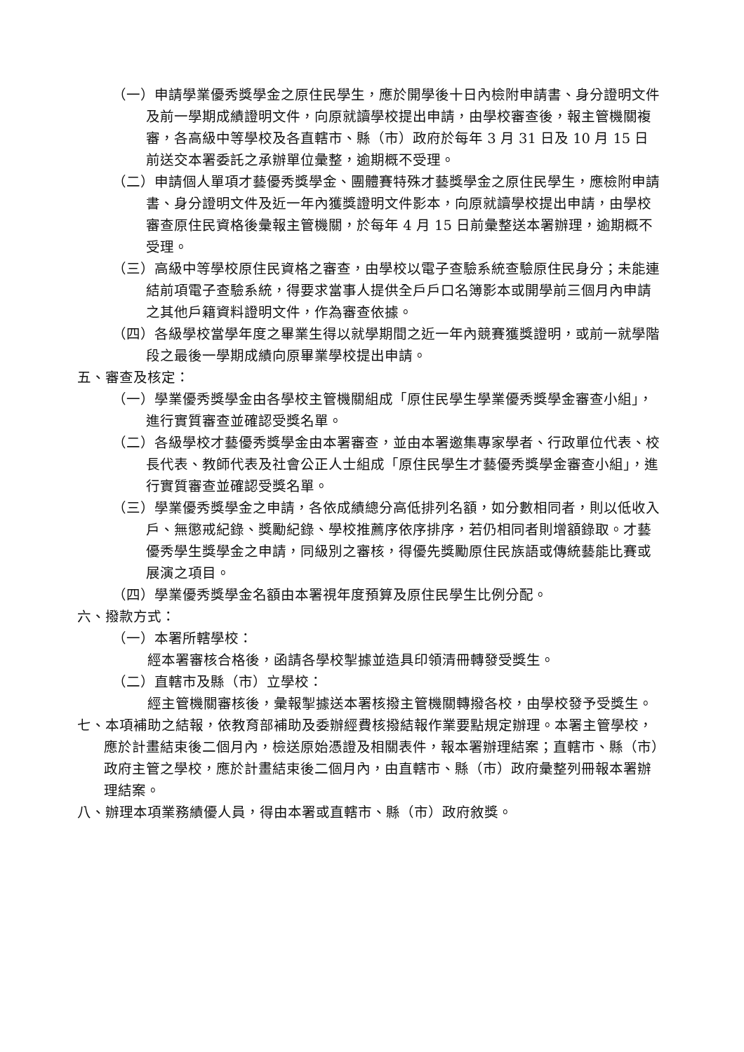（一）申請學業優秀獎學金之原住民學生，應於開學後十日內檢附申請書、身分證明文件及前一學期成績證明文件，向原就讀學校提出申請，由學校審查後，報主管機關複審，各高級中等學校及各直轄市、縣（市）政府於每年 3 月 31 日及 10 月 15 日前送交本署委託之承辦單位彙整，逾期概不受理。
（二）申請個人單項才藝優秀獎學金、團體賽特殊才藝獎學金之原住民學生，應檢附申請書、身分證明文件及近一年內獲獎證明文件影本，向原就讀學校提出申請，由學校審查原住民資格後彙報主管機關，於每年 4 月 15 日前彙整送本署辦理，逾期概不受理。
（三）高級中等學校原住民資格之審查，由學校以電子查驗系統查驗原住民身分；未能連結前項電子查驗系統，得要求當事人提供全戶戶口名簿影本或開學前三個月內申請之其他戶籍資料證明文件，作為審查依據。
（四）各級學校當學年度之畢業生得以就學期間之近一年內競賽獲獎證明，或前一就學階段之最後一學期成績向原畢業學校提出申請。
五、審查及核定：
（一）學業優秀獎學金由各學校主管機關組成「原住民學生學業優秀獎學金審查小組」，進行實質審查並確認受獎名單。
（二）各級學校才藝優秀獎學金由本署審查，並由本署邀集專家學者、行政單位代表、校長代表、教師代表及社會公正人士組成「原住民學生才藝優秀獎學金審查小組」，進行實質審查並確認受獎名單。
（三）學業優秀獎學金之申請，各依成績總分高低排列名額，如分數相同者，則以低收入戶、無懲戒紀錄、獎勵紀錄、學校推薦序依序排序，若仍相同者則增額錄取。才藝優秀學生獎學金之申請，同級別之審核，得優先獎勵原住民族語或傳統藝能比賽或展演之項目。
（四）學業優秀獎學金名額由本署視年度預算及原住民學生比例分配。
六、撥款方式：
（一）本署所轄學校：
經本署審核合格後，函請各學校掣據並造具印領清冊轉發受獎生。
（二）直轄市及縣（市）立學校：
經主管機關審核後，彙報掣據送本署核撥主管機關轉撥各校，由學校發予受獎生。
七、本項補助之結報，依教育部補助及委辦經費核撥結報作業要點規定辦理。本署主管學校，應於計畫結束後二個月內，檢送原始憑證及相關表件，報本署辦理結案；直轄市、縣（市）政府主管之學校，應於計畫結束後二個月內，由直轄市、縣（市）政府彙整列冊報本署辦理結案。
八、辦理本項業務績優人員，得由本署或直轄市、縣（市）政府敘獎。